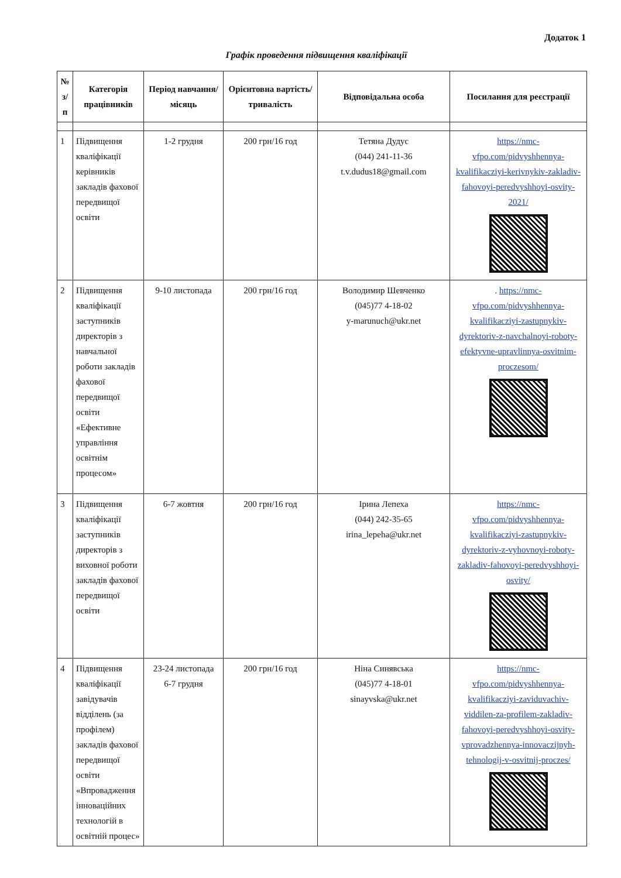Додаток 1
Графік проведення підвищення кваліфікації
| № з/п | Категорія працівників | Період навчання/місяць | Орієнтовна вартість/тривалість | Відповідальна особа | Посилання для реєстрації |
| --- | --- | --- | --- | --- | --- |
| 1 | Підвищення кваліфікації керівників закладів фахової передвищої освіти | 1-2 грудня | 200 грн/16 год | Тетяна Дудус (044) 241-11-36 t.v.dudus18@gmail.com | https://nmc-vfpo.com/pidvyshhennya-kvalifikacziyi-kerivnykiv-zakladiv-fahovoyi-peredvyshhoyi-osvity-2021/ |
| 2 | Підвищення кваліфікації заступників директорів з навчальної роботи закладів фахової передвищої освіти «Ефективне управління освітнім процесом» | 9-10 листопада | 200 грн/16 год | Володимир Шевченко (045)77 4-18-02 y-marunuch@ukr.net | . https://nmc-vfpo.com/pidvyshhennya-kvalifikacziyi-zastupnykiv-dyrektoriv-z-navchalnoyi-roboty-efektyvne-upravlinnya-osvitnim-proczesom/ |
| 3 | Підвищення кваліфікації заступників директорів з виховної роботи закладів фахової передвищої освіти | 6-7 жовтня | 200 грн/16 год | Ірина Лепеха (044) 242-35-65 irina_lepeha@ukr.net | https://nmc-vfpo.com/pidvyshhennya-kvalifikacziyi-zastupnykiv-dyrektoriv-z-vyhovnoyi-roboty-zakladiv-fahovoyi-peredvyshhoyi-osvity/ |
| 4 | Підвищення кваліфікації завідувачів відділень (за профілем) закладів фахової передвищої освіти «Впровадження інноваційних технологій в освітній процес» | 23-24 листопада 6-7 грудня | 200 грн/16 год | Ніна Синявська (045)77 4-18-01 sinayvska@ukr.net | https://nmc-vfpo.com/pidvyshhennya-kvalifikacziyi-zaviduvachiv-viddilen-za-profilem-zakladiv-fahovoyi-peredvyshhoyi-osvity-vprovadzhennya-innovaczijnyh-tehnologij-v-osvitnij-procz­es/ |